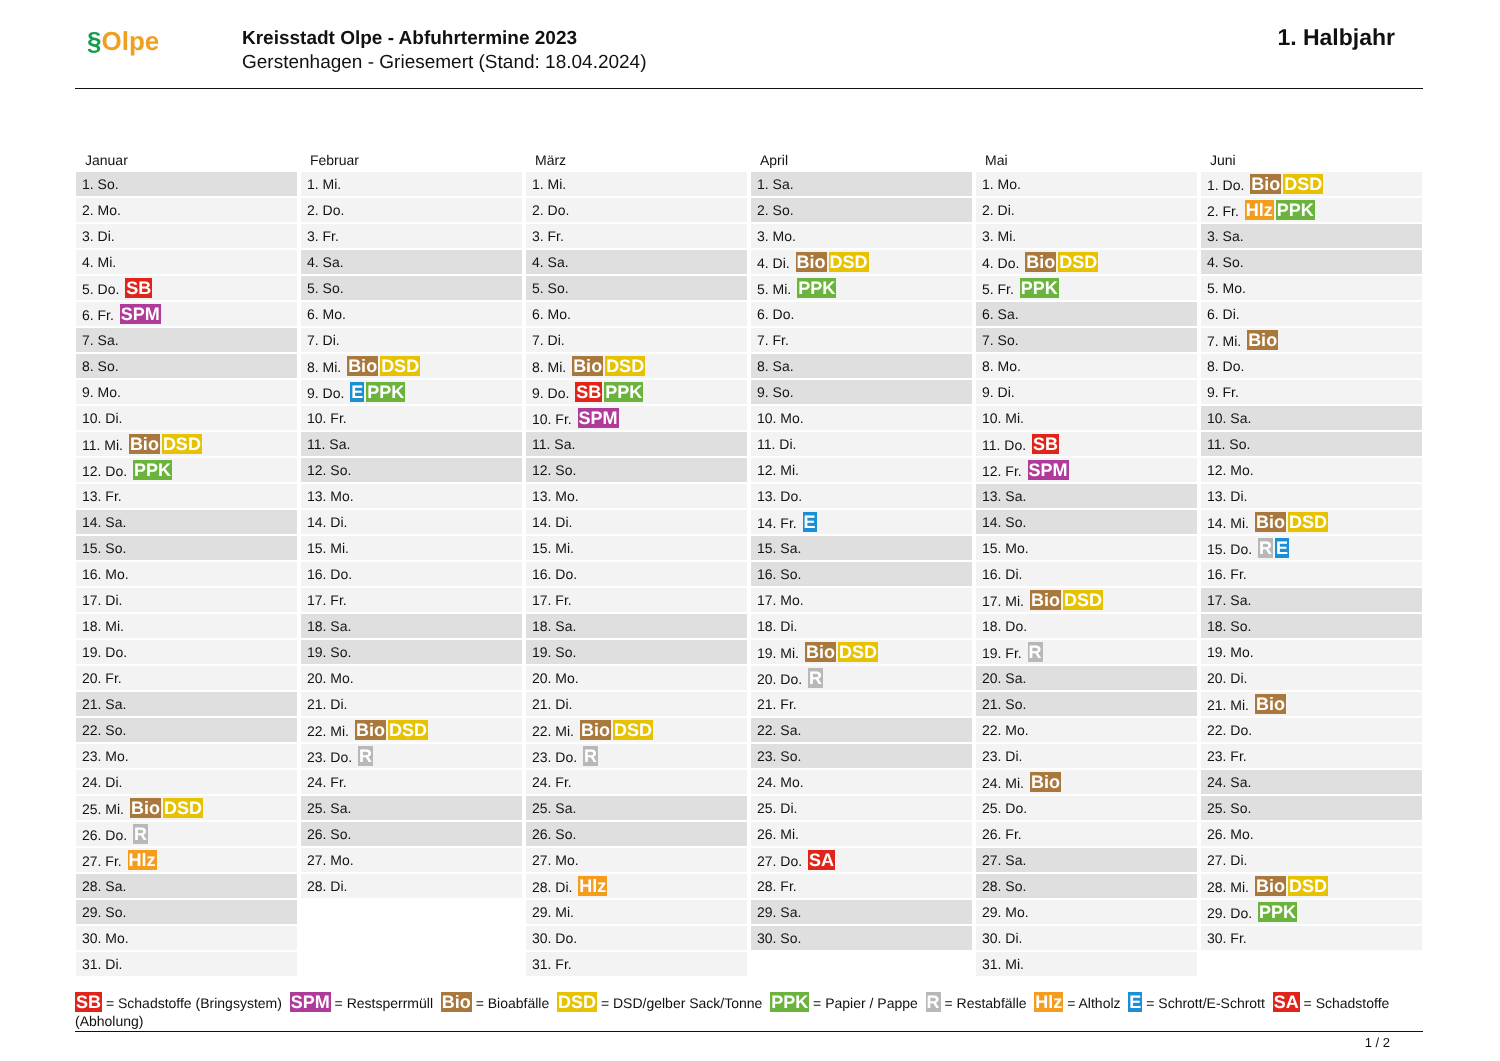§Olpe
Kreisstadt Olpe - Abfuhrtermine 2023
Gerstenhagen - Griesemert (Stand: 18.04.2024)
1. Halbjahr
Januar
| 1. So. |
| 2. Mo. |
| 3. Di. |
| 4. Mi. |
| 5. Do. SB |
| 6. Fr. SPM |
| 7. Sa. |
| 8. So. |
| 9. Mo. |
| 10. Di. |
| 11. Mi. Bio DSD |
| 12. Do. PPK |
| 13. Fr. |
| 14. Sa. |
| 15. So. |
| 16. Mo. |
| 17. Di. |
| 18. Mi. |
| 19. Do. |
| 20. Fr. |
| 21. Sa. |
| 22. So. |
| 23. Mo. |
| 24. Di. |
| 25. Mi. Bio DSD |
| 26. Do. R |
| 27. Fr. Hlz |
| 28. Sa. |
| 29. So. |
| 30. Mo. |
| 31. Di. |
Februar
| 1. Mi. |
| 2. Do. |
| 3. Fr. |
| 4. Sa. |
| 5. So. |
| 6. Mo. |
| 7. Di. |
| 8. Mi. Bio DSD |
| 9. Do. E PPK |
| 10. Fr. |
| 11. Sa. |
| 12. So. |
| 13. Mo. |
| 14. Di. |
| 15. Mi. |
| 16. Do. |
| 17. Fr. |
| 18. Sa. |
| 19. So. |
| 20. Mo. |
| 21. Di. |
| 22. Mi. Bio DSD |
| 23. Do. R |
| 24. Fr. |
| 25. Sa. |
| 26. So. |
| 27. Mo. |
| 28. Di. |
März
| 1. Mi. |
| 2. Do. |
| 3. Fr. |
| 4. Sa. |
| 5. So. |
| 6. Mo. |
| 7. Di. |
| 8. Mi. Bio DSD |
| 9. Do. SB PPK |
| 10. Fr. SPM |
| 11. Sa. |
| 12. So. |
| 13. Mo. |
| 14. Di. |
| 15. Mi. |
| 16. Do. |
| 17. Fr. |
| 18. Sa. |
| 19. So. |
| 20. Mo. |
| 21. Di. |
| 22. Mi. Bio DSD |
| 23. Do. R |
| 24. Fr. |
| 25. Sa. |
| 26. So. |
| 27. Mo. |
| 28. Di. Hlz |
| 29. Mi. |
| 30. Do. |
| 31. Fr. |
April
| 1. Sa. |
| 2. So. |
| 3. Mo. |
| 4. Di. Bio DSD |
| 5. Mi. PPK |
| 6. Do. |
| 7. Fr. |
| 8. Sa. |
| 9. So. |
| 10. Mo. |
| 11. Di. |
| 12. Mi. |
| 13. Do. |
| 14. Fr. E |
| 15. Sa. |
| 16. So. |
| 17. Mo. |
| 18. Di. |
| 19. Mi. Bio DSD |
| 20. Do. R |
| 21. Fr. |
| 22. Sa. |
| 23. So. |
| 24. Mo. |
| 25. Di. |
| 26. Mi. |
| 27. Do. SA |
| 28. Fr. |
| 29. Sa. |
| 30. So. |
Mai
| 1. Mo. |
| 2. Di. |
| 3. Mi. |
| 4. Do. Bio DSD |
| 5. Fr. PPK |
| 6. Sa. |
| 7. So. |
| 8. Mo. |
| 9. Di. |
| 10. Mi. |
| 11. Do. SB |
| 12. Fr. SPM |
| 13. Sa. |
| 14. So. |
| 15. Mo. |
| 16. Di. |
| 17. Mi. Bio DSD |
| 18. Do. |
| 19. Fr. R |
| 20. Sa. |
| 21. So. |
| 22. Mo. |
| 23. Di. |
| 24. Mi. Bio |
| 25. Do. |
| 26. Fr. |
| 27. Sa. |
| 28. So. |
| 29. Mo. |
| 30. Di. |
| 31. Mi. |
Juni
| 1. Do. Bio DSD |
| 2. Fr. Hlz PPK |
| 3. Sa. |
| 4. So. |
| 5. Mo. |
| 6. Di. |
| 7. Mi. Bio |
| 8. Do. |
| 9. Fr. |
| 10. Sa. |
| 11. So. |
| 12. Mo. |
| 13. Di. |
| 14. Mi. Bio DSD |
| 15. Do. R E |
| 16. Fr. |
| 17. Sa. |
| 18. So. |
| 19. Mo. |
| 20. Di. |
| 21. Mi. Bio |
| 22. Do. |
| 23. Fr. |
| 24. Sa. |
| 25. So. |
| 26. Mo. |
| 27. Di. |
| 28. Mi. Bio DSD |
| 29. Do. PPK |
| 30. Fr. |
SB = Schadstoffe (Bringsystem) SPM = Restsperrmüll Bio = Bioabfälle DSD = DSD/gelber Sack/Tonne PPK = Papier / Pappe R = Restabfälle Hlz = Altholz E = Schrott/E-Schrott SA = Schadstoffe (Abholung)
1 / 2